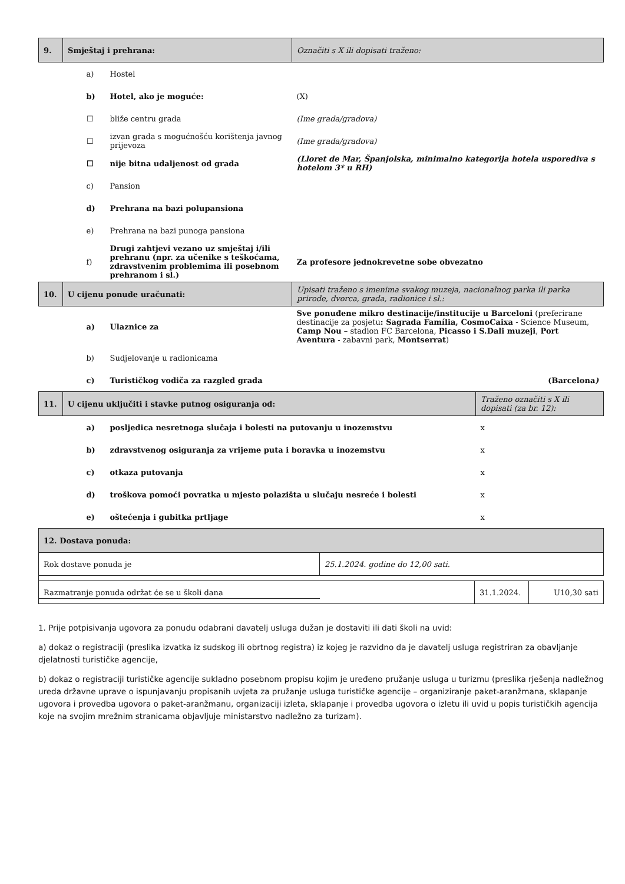| 9. | Smještaj i prehrana: | | Označiti s X ili dopisati traženo: |
| | a) | Hostel | |
| | b) | Hotel, ako je moguće: | (X) |
| | ☐ | bliže centru grada | (Ime grada/gradova) |
| | ☐ | izvan grada s mogućnošću korištenja javnog prijevoza | (Ime grada/gradova) |
| | ☐ | nije bitna udaljenost od grada | (Lloret de Mar, Španjolska, minimalno kategorija hotela usporediva s hotelom 3* u RH) |
| | c) | Pansion | |
| | d) | Prehrana na bazi polupansiona | |
| | e) | Prehrana na bazi punoga pansiona | |
| | f) | Drugi zahtjevi vezano uz smještaj i/ili prehranu (npr. za učenike s teškoćama, zdravstvenim problemima ili posebnom prehranom i sl.) | Za profesore jednokrevetne sobe obvezatno |
| 10. | U cijenu ponude uračunati: | | Upisati traženo s imenima svakog muzeja, nacionalnog parka ili parka prirode, dvorca, grada, radionice i sl.: |
| | a) | Ulaznice za | Sve ponuđene mikro destinacije/institucije u Barceloni (preferirane destinacije za posjetu : Sagrada Família, CosmoCaixa - Science Museum, Camp Nou – stadion FC Barcelona, Picasso i S.Dali muzeji , Port Aventura - zabavni park, Montserrat ) |
| | b) | Sudjelovanje u radionicama | |
| | c) | Turističkog vodiča za razgled grada | (Barcelona ) |
| 11. | U cijenu uključiti i stavke putnog osiguranja od: | | Traženo označiti s X ili dopisati (za br. 12): |
| | a) | posljedica nesretnoga slučaja i bolesti na putovanju u inozemstvu | x |
| | b) | zdravstvenog osiguranja za vrijeme puta i boravka u inozemstvu | x |
| | c) | otkaza putovanja | x |
| | d) | troškova pomoći povratka u mjesto polazišta u slučaju nesreće i bolesti | x |
| | e) | oštećenja i gubitka prtljage | x |
| 12. Dostava ponuda: | |
| Rok dostave ponuda je | 25.1.2024. godine do 12,00 sati. |
| Razmatranje ponuda održat će se u školi dana | 31.1.2024. | U10,30 sati |
1. Prije potpisivanja ugovora za ponudu odabrani davatelj usluga dužan je dostaviti ili dati školi na uvid:
a) dokaz o registraciji (preslika izvatka iz sudskog ili obrtnog registra) iz kojeg je razvidno da je davatelj usluga registriran za obavljanje djelatnosti turističke agencije,
b) dokaz o registraciji turističke agencije sukladno posebnom propisu kojim je uređeno pružanje usluga u turizmu (preslika rješenja nadležnog ureda državne uprave o ispunjavanju propisanih uvjeta za pružanje usluga turističke agencije – organiziranje paket-aranžmana, sklapanje ugovora i provedba ugovora o paket-aranžmanu, organizaciji izleta, sklapanje i provedba ugovora o izletu ili uvid u popis turističkih agencija koje na svojim mrežnim stranicama objavljuje ministarstvo nadležno za turizam).